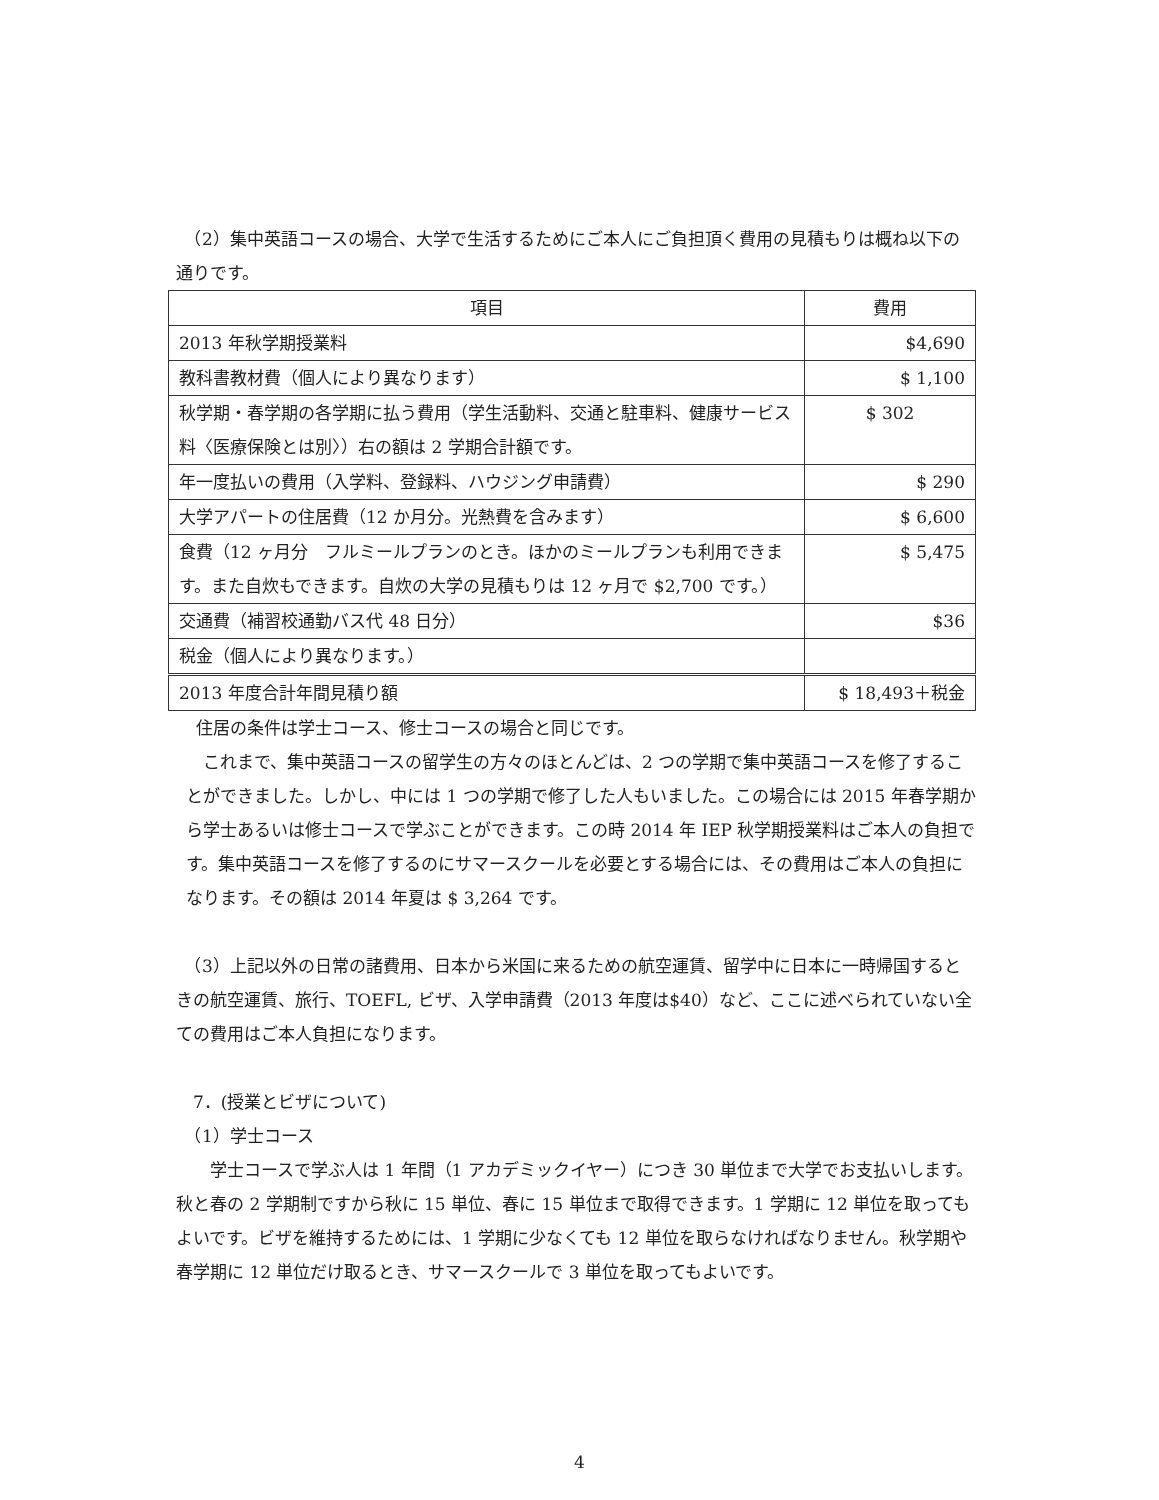（2）集中英語コースの場合、大学で生活するためにご本人にご負担頂く費用の見積もりは概ね以下の通りです。
| 項目 | 費用 |
| --- | --- |
| 2013 年秋学期授業料 | $4,690 |
| 教科書教材費（個人により異なります） | $ 1,100 |
| 秋学期・春学期の各学期に払う費用（学生活動料、交通と駐車料、健康サービス料〈医療保険とは別〉）右の額は 2 学期合計額です。 | $ 302 |
| 年一度払いの費用（入学料、登録料、ハウジング申請費） | $ 290 |
| 大学アパートの住居費（12 か月分。光熱費を含みます） | $ 6,600 |
| 食費（12 ヶ月分 フルミールプランのとき。ほかのミールプランも利用できます。また自炊もできます。自炊の大学の見積もりは 12 ヶ月で $2,700 です。） | $ 5,475 |
| 交通費（補習校通勤バス代 48 日分） | $36 |
| 税金（個人により異なります。） | |
| 2013 年度合計年間見積り額 | $ 18,493＋税金 |
住居の条件は学士コース、修士コースの場合と同じです。
　これまで、集中英語コースの留学生の方々のほとんどは、2 つの学期で集中英語コースを修了することができました。しかし、中には 1 つの学期で修了した人もいました。この場合には 2015 年春学期から学士あるいは修士コースで学ぶことができます。この時 2014 年 IEP 秋学期授業料はご本人の負担です。集中英語コースを修了するのにサマースクールを必要とする場合には、その費用はご本人の負担になります。その額は 2014 年夏は $ 3,264 です。
　（3）上記以外の日常の諸費用、日本から米国に来るための航空運賃、留学中に日本に一時帰国するときの航空運賃、旅行、TOEFL, ビザ、入学申請費（2013 年度は$40）など、ここに述べられていない全ての費用はご本人負担になります。
　7．(授業とビザについて)
　（1）学士コース
　　学士コースで学ぶ人は 1 年間（1 アカデミックイヤー）につき 30 単位まで大学でお支払いします。秋と春の 2 学期制ですから秋に 15 単位、春に 15 単位まで取得できます。1 学期に 12 単位を取ってもよいです。ビザを維持するためには、1 学期に少なくても 12 単位を取らなければなりません。秋学期や春学期に 12 単位だけ取るとき、サマースクールで 3 単位を取ってもよいです。
4